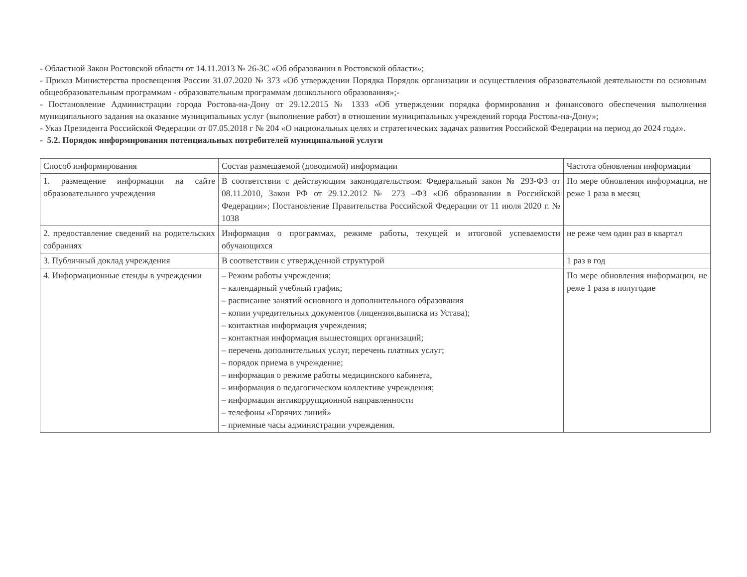- Областной Закон Ростовской области от 14.11.2013 № 26-ЗС «Об образовании в Ростовской области»;
- Приказ Министерства просвещения России 31.07.2020 № 373 «Об утверждении Порядка Порядок организации и осуществления образовательной деятельности по основным общеобразовательным программам - образовательным программам дошкольного образования»;-
- Постановление Администрации города Ростова-на-Дону от 29.12.2015 № 1333 «Об утверждении порядка формирования и финансового обеспечения выполнения муниципального задания на оказание муниципальных услуг (выполнение работ) в отношении муниципальных учреждений города Ростова-на-Дону»;
- Указ Президента Российской Федерации от 07.05.2018 г № 204 «О национальных целях и стратегических задачах развития Российской Федерации на период до 2024 года».
- 5.2. Порядок информирования потенциальных потребителей муниципальной услуги
| Способ информирования | Состав размещаемой (доводимой) информации | Частота обновления информации |
| 1. размещение информации на сайте образовательного учреждения | В соответствии с действующим законодательством: Федеральный закон № 293-ФЗ от 08.11.2010, Закон РФ от 29.12.2012 № 273 –ФЗ «Об образовании в Российской Федерации»; Постановление Правительства Российской Федерации от 11 июля 2020 г. № 1038 | По мере обновления информации, не реже 1 раза в месяц |
| 2. предоставление сведений на родительских собраниях | Информация о программах, режиме работы, текущей и итоговой успеваемости обучающихся | не реже чем один раз в квартал |
| 3. Публичный доклад учреждения | В соответствии с утвержденной структурой | 1 раз в год |
| 4. Информационные стенды в учреждении | – Режим работы учреждения; – календарный учебный график; – расписание занятий основного и дополнительного образования – копии учредительных документов (лицензия,выписка из Устава); – контактная информация учреждения; – контактная информация вышестоящих организаций; – перечень дополнительных услуг, перечень платных услуг; – порядок приема в учреждение; – информация о режиме работы медицинского кабинета, – информация о педагогическом коллективе учреждения; – информация антикоррупционной направленности – телефоны «Горячих линий» – приемные часы администрации учреждения. | По мере обновления информации, не реже 1 раза в полугодие |